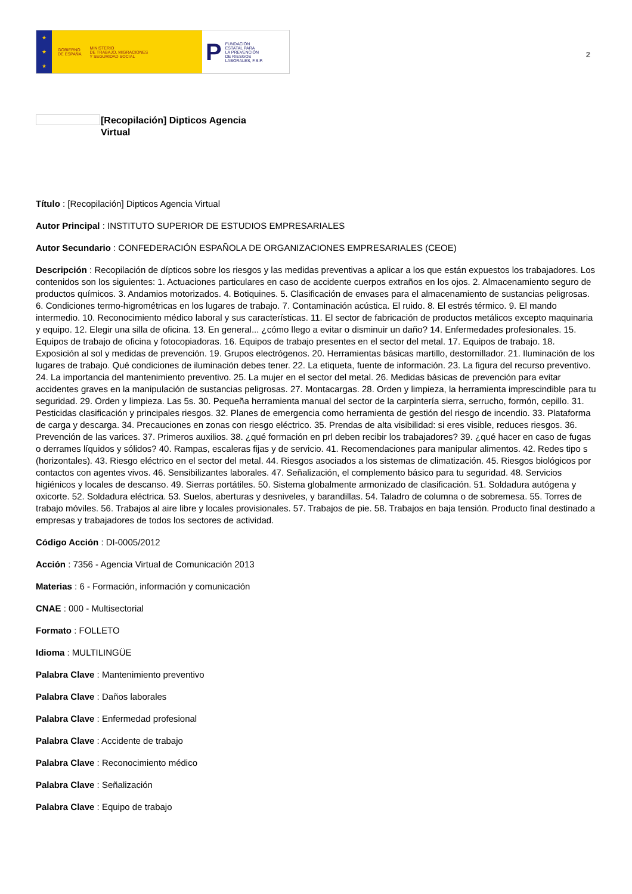★
★
★
GOBIERNO
DE ESPAÑA MINISTERIO
DE TRABAJO, MIGRACIONES
Y SEGURIDAD SOCIAL
P FUNDACIÓN
ESTATAL PARA
LA PREVENCIÓN
DE RIESGOS
LABORALES, F.S.P.
2
[Recopilación] Dipticos Agencia Virtual
Título : [Recopilación] Dipticos Agencia Virtual
Autor Principal : INSTITUTO SUPERIOR DE ESTUDIOS EMPRESARIALES
Autor Secundario : CONFEDERACIÓN ESPAÑOLA DE ORGANIZACIONES EMPRESARIALES (CEOE)
Descripción : Recopilación de dípticos sobre los riesgos y las medidas preventivas a aplicar a los que están expuestos los trabajadores. Los contenidos son los siguientes: 1. Actuaciones particulares en caso de accidente cuerpos extraños en los ojos. 2. Almacenamiento seguro de productos químicos. 3. Andamios motorizados. 4. Botiquines. 5. Clasificación de envases para el almacenamiento de sustancias peligrosas. 6. Condiciones termo-higrométricas en los lugares de trabajo. 7. Contaminación acústica. El ruido. 8. El estrés térmico. 9. El mando intermedio. 10. Reconocimiento médico laboral y sus características. 11. El sector de fabricación de productos metálicos excepto maquinaria y equipo. 12. Elegir una silla de oficina. 13. En general... ¿cómo llego a evitar o disminuir un daño? 14. Enfermedades profesionales. 15. Equipos de trabajo de oficina y fotocopiadoras. 16. Equipos de trabajo presentes en el sector del metal. 17. Equipos de trabajo. 18. Exposición al sol y medidas de prevención. 19. Grupos electrógenos. 20. Herramientas básicas martillo, destornillador. 21. Iluminación de los lugares de trabajo. Qué condiciones de iluminación debes tener. 22. La etiqueta, fuente de información. 23. La figura del recurso preventivo. 24. La importancia del mantenimiento preventivo. 25. La mujer en el sector del metal. 26. Medidas básicas de prevención para evitar accidentes graves en la manipulación de sustancias peligrosas. 27. Montacargas. 28. Orden y limpieza, la herramienta imprescindible para tu seguridad. 29. Orden y limpieza. Las 5s. 30. Pequeña herramienta manual del sector de la carpintería sierra, serrucho, formón, cepillo. 31. Pesticidas clasificación y principales riesgos. 32. Planes de emergencia como herramienta de gestión del riesgo de incendio. 33. Plataforma de carga y descarga. 34. Precauciones en zonas con riesgo eléctrico. 35. Prendas de alta visibilidad: si eres visible, reduces riesgos. 36. Prevención de las varices. 37. Primeros auxilios. 38. ¿qué formación en prl deben recibir los trabajadores? 39. ¿qué hacer en caso de fugas o derrames líquidos y sólidos? 40. Rampas, escaleras fijas y de servicio. 41. Recomendaciones para manipular alimentos. 42. Redes tipo s (horizontales). 43. Riesgo eléctrico en el sector del metal. 44. Riesgos asociados a los sistemas de climatización. 45. Riesgos biológicos por contactos con agentes vivos. 46. Sensibilizantes laborales. 47. Señalización, el complemento básico para tu seguridad. 48. Servicios higiénicos y locales de descanso. 49. Sierras portátiles. 50. Sistema globalmente armonizado de clasificación. 51. Soldadura autógena y oxicorte. 52. Soldadura eléctrica. 53. Suelos, aberturas y desniveles, y barandillas. 54. Taladro de columna o de sobremesa. 55. Torres de trabajo móviles. 56. Trabajos al aire libre y locales provisionales. 57. Trabajos de pie. 58. Trabajos en baja tensión. Producto final destinado a empresas y trabajadores de todos los sectores de actividad.
Código Acción : DI-0005/2012
Acción : 7356 - Agencia Virtual de Comunicación 2013
Materias : 6 - Formación, información y comunicación
CNAE : 000 - Multisectorial
Formato : FOLLETO
Idioma : MULTILINGÜE
Palabra Clave : Mantenimiento preventivo
Palabra Clave : Daños laborales
Palabra Clave : Enfermedad profesional
Palabra Clave : Accidente de trabajo
Palabra Clave : Reconocimiento médico
Palabra Clave : Señalización
Palabra Clave : Equipo de trabajo